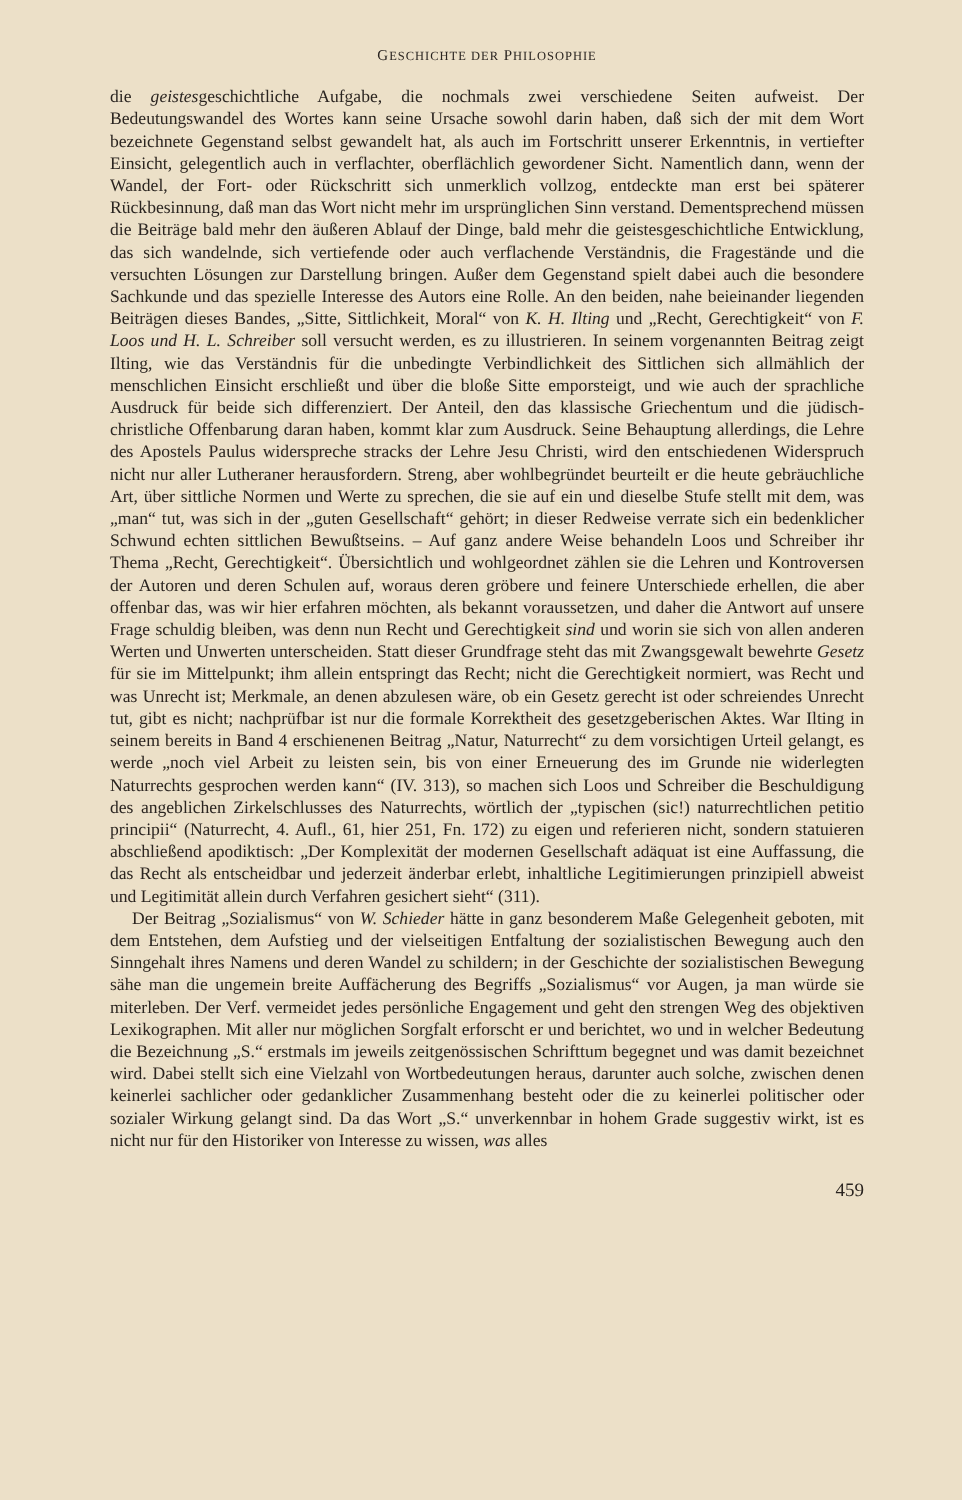GESCHICHTE DER PHILOSOPHIE
die geistesgeschichtliche Aufgabe, die nochmals zwei verschiedene Seiten aufweist. Der Bedeutungswandel des Wortes kann seine Ursache sowohl darin haben, daß sich der mit dem Wort bezeichnete Gegenstand selbst gewandelt hat, als auch im Fortschritt unserer Erkenntnis, in vertiefter Einsicht, gelegentlich auch in verflachter, oberflächlich gewordener Sicht. Namentlich dann, wenn der Wandel, der Fort- oder Rückschritt sich unmerklich vollzog, entdeckte man erst bei späterer Rückbesinnung, daß man das Wort nicht mehr im ursprünglichen Sinn verstand. Dementsprechend müssen die Beiträge bald mehr den äußeren Ablauf der Dinge, bald mehr die geistesgeschichtliche Entwicklung, das sich wandelnde, sich vertiefende oder auch verflachende Verständnis, die Fragestände und die versuchten Lösungen zur Darstellung bringen. Außer dem Gegenstand spielt dabei auch die besondere Sachkunde und das spezielle Interesse des Autors eine Rolle. An den beiden, nahe beieinander liegenden Beiträgen dieses Bandes, „Sitte, Sittlichkeit, Moral“ von K. H. Ilting und „Recht, Gerechtigkeit“ von F. Loos und H. L. Schreiber soll versucht werden, es zu illustrieren. In seinem vorgenannten Beitrag zeigt Ilting, wie das Verständnis für die unbedingte Verbindlichkeit des Sittlichen sich allmählich der menschlichen Einsicht erschließt und über die bloße Sitte emporsteigt, und wie auch der sprachliche Ausdruck für beide sich differenziert. Der Anteil, den das klassische Griechentum und die jüdisch-christliche Offenbarung daran haben, kommt klar zum Ausdruck. Seine Behauptung allerdings, die Lehre des Apostels Paulus widerspreche stracks der Lehre Jesu Christi, wird den entschiedenen Widerspruch nicht nur aller Lutheraner herausfordern. Streng, aber wohlbegründet beurteilt er die heute gebräuchliche Art, über sittliche Normen und Werte zu sprechen, die sie auf ein und dieselbe Stufe stellt mit dem, was „man“ tut, was sich in der „guten Gesellschaft“ gehört; in dieser Redweise verrate sich ein bedenklicher Schwund echten sittlichen Bewußtseins. – Auf ganz andere Weise behandeln Loos und Schreiber ihr Thema „Recht, Gerechtigkeit“. Übersichtlich und wohlgeordnet zählen sie die Lehren und Kontroversen der Autoren und deren Schulen auf, woraus deren gröbere und feinere Unterschiede erhellen, die aber offenbar das, was wir hier erfahren möchten, als bekannt voraussetzen, und daher die Antwort auf unsere Frage schuldig bleiben, was denn nun Recht und Gerechtigkeit sind und worin sie sich von allen anderen Werten und Unwerten unterscheiden. Statt dieser Grundfrage steht das mit Zwangsgewalt bewehrte Gesetz für sie im Mittelpunkt; ihm allein entspringt das Recht; nicht die Gerechtigkeit normiert, was Recht und was Unrecht ist; Merkmale, an denen abzulesen wäre, ob ein Gesetz gerecht ist oder schreiendes Unrecht tut, gibt es nicht; nachprüfbar ist nur die formale Korrektheit des gesetzgeberischen Aktes. War Ilting in seinem bereits in Band 4 erschienenen Beitrag „Natur, Naturrecht“ zu dem vorsichtigen Urteil gelangt, es werde „noch viel Arbeit zu leisten sein, bis von einer Erneuerung des im Grunde nie widerlegten Naturrechts gesprochen werden kann“ (IV. 313), so machen sich Loos und Schreiber die Beschuldigung des angeblichen Zirkelschlusses des Naturrechts, wörtlich der „typischen (sic!) naturrechtlichen petitio principii“ (Naturrecht, 4. Aufl., 61, hier 251, Fn. 172) zu eigen und referieren nicht, sondern statuieren abschließend apodiktisch: „Der Komplexität der modernen Gesellschaft adäquat ist eine Auffassung, die das Recht als entscheidbar und jederzeit änderbar erlebt, inhaltliche Legitimierungen prinzipiell abweist und Legitimität allein durch Verfahren gesichert sieht“ (311).
Der Beitrag „Sozialismus“ von W. Schieder hätte in ganz besonderem Maße Gelegenheit geboten, mit dem Entstehen, dem Aufstieg und der vielseitigen Entfaltung der sozialistischen Bewegung auch den Sinngehalt ihres Namens und deren Wandel zu schildern; in der Geschichte der sozialistischen Bewegung sähe man die ungemein breite Auffächerung des Begriffs „Sozialismus“ vor Augen, ja man würde sie miterleben. Der Verf. vermeidet jedes persönliche Engagement und geht den strengen Weg des objektiven Lexikographen. Mit aller nur möglichen Sorgfalt erforscht er und berichtet, wo und in welcher Bedeutung die Bezeichnung „S.“ erstmals im jeweils zeitgenössischen Schrifttum begegnet und was damit bezeichnet wird. Dabei stellt sich eine Vielzahl von Wortbedeutungen heraus, darunter auch solche, zwischen denen keinerlei sachlicher oder gedanklicher Zusammenhang besteht oder die zu keinerlei politischer oder sozialer Wirkung gelangt sind. Da das Wort „S.“ unverkennbar in hohem Grade suggestiv wirkt, ist es nicht nur für den Historiker von Interesse zu wissen, was alles
459